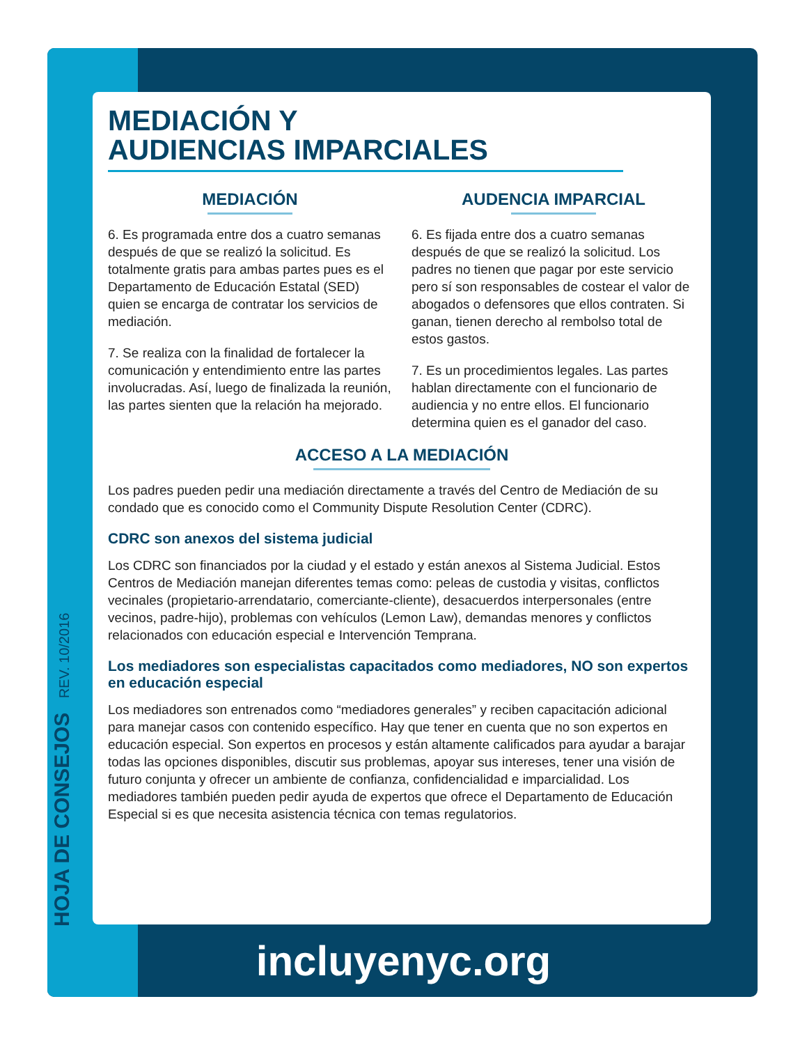HOJA DE CONSEJOS REV. 10/2016
MEDIACIÓN Y
AUDIENCIAS IMPARCIALES
MEDIACIÓN
6. Es programada entre dos a cuatro semanas después de que se realizó la solicitud. Es totalmente gratis para ambas partes pues es el Departamento de Educación Estatal (SED) quien se encarga de contratar los servicios de mediación.
7. Se realiza con la finalidad de fortalecer la comunicación y entendimiento entre las partes involucradas. Así, luego de finalizada la reunión, las partes sienten que la relación ha mejorado.
AUDENCIA IMPARCIAL
6. Es fijada entre dos a cuatro semanas después de que se realizó la solicitud. Los padres no tienen que pagar por este servicio pero sí son responsables de costear el valor de abogados o defensores que ellos contraten. Si ganan, tienen derecho al rembolso total de estos gastos.
7. Es un procedimientos legales. Las partes hablan directamente con el funcionario de audiencia y no entre ellos. El funcionario determina quien es el ganador del caso.
ACCESO A LA MEDIACIÓN
Los padres pueden pedir una mediación directamente a través del Centro de Mediación de su condado que es conocido como el Community Dispute Resolution Center (CDRC).
CDRC son anexos del sistema judicial
Los CDRC son financiados por la ciudad y el estado y están anexos al Sistema Judicial. Estos Centros de Mediación manejan diferentes temas como: peleas de custodia y visitas, conflictos vecinales (propietario-arrendatario, comerciante-cliente), desacuerdos interpersonales (entre vecinos, padre-hijo), problemas con vehículos (Lemon Law), demandas menores y conflictos relacionados con educación especial e Intervención Temprana.
Los mediadores son especialistas capacitados como mediadores, NO son expertos en educación especial
Los mediadores son entrenados como “mediadores generales” y reciben capacitación adicional para manejar casos con contenido específico. Hay que tener en cuenta que no son expertos en educación especial. Son expertos en procesos y están altamente calificados para ayudar a barajar todas las opciones disponibles, discutir sus problemas, apoyar sus intereses, tener una visión de futuro conjunta y ofrecer un ambiente de confianza, confidencialidad e imparcialidad. Los mediadores también pueden pedir ayuda de expertos que ofrece el Departamento de Educación Especial si es que necesita asistencia técnica con temas regulatorios.
incluyenyc.org